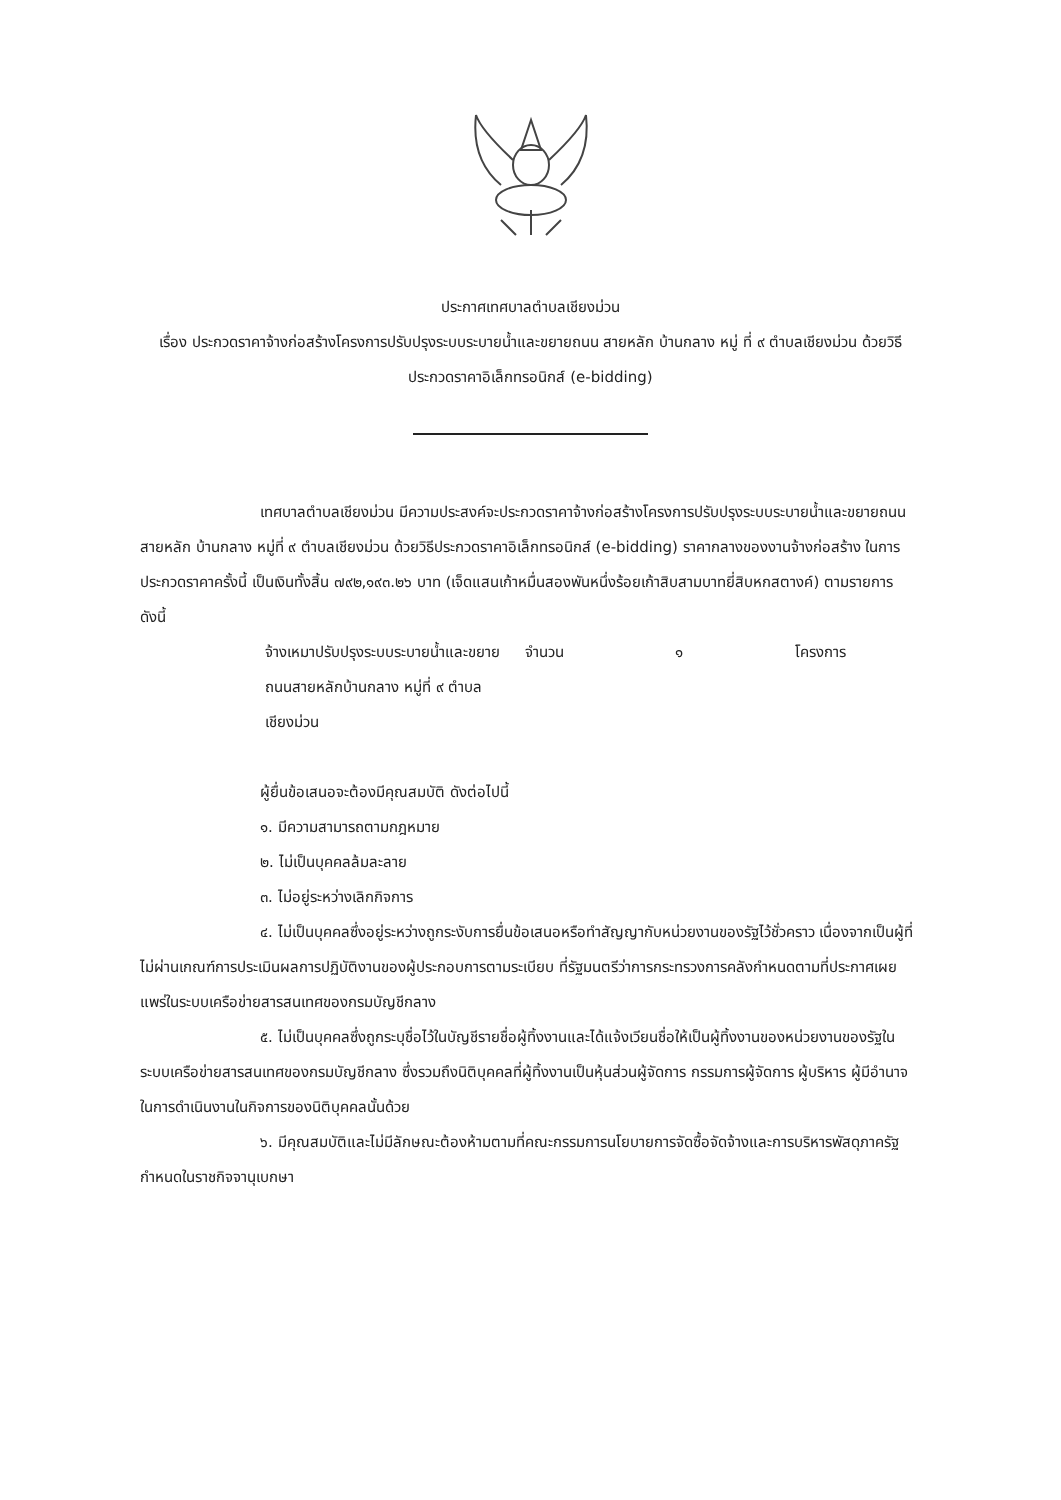ประกาศเทศบาลตำบลเชียงม่วน
เรื่อง ประกวดราคาจ้างก่อสร้างโครงการปรับปรุงระบบระบายน้ำและขยายถนน สายหลัก บ้านกลาง หมู่ ที่ ๙ ตำบลเชียงม่วน ด้วยวิธีประกวดราคาอิเล็กทรอนิกส์ (e-bidding)
เทศบาลตำบลเชียงม่วน มีความประสงค์จะประกวดราคาจ้างก่อสร้างโครงการปรับปรุงระบบระบายน้ำและขยายถนน สายหลัก บ้านกลาง หมู่ที่ ๙ ตำบลเชียงม่วน ด้วยวิธีประกวดราคาอิเล็กทรอนิกส์ (e-bidding) ราคากลางของงานจ้างก่อสร้าง ในการประกวดราคาครั้งนี้ เป็นเงินทั้งสิ้น ๗๙๒,๑๙๓.๒๖ บาท (เจ็ดแสนเก้าหมื่นสองพันหนึ่งร้อยเก้าสิบสามบาทยี่สิบหกสตางค์) ตามรายการ ดังนี้
จ้างเหมาปรับปรุงระบบระบายน้ำและขยายถนนสายหลักบ้านกลาง หมู่ที่ ๙ ตำบลเชียงม่วน จำนวน ๑ โครงการ
ผู้ยื่นข้อเสนอจะต้องมีคุณสมบัติ ดังต่อไปนี้
๑. มีความสามารถตามกฎหมาย
๒. ไม่เป็นบุคคลล้มละลาย
๓. ไม่อยู่ระหว่างเลิกกิจการ
๔. ไม่เป็นบุคคลซึ่งอยู่ระหว่างถูกระงับการยื่นข้อเสนอหรือทำสัญญากับหน่วยงานของรัฐไว้ชั่วคราว เนื่องจากเป็นผู้ที่ไม่ผ่านเกณฑ์การประเมินผลการปฏิบัติงานของผู้ประกอบการตามระเบียบ ที่รัฐมนตรีว่าการกระทรวงการคลังกำหนดตามที่ประกาศเผยแพร่ในระบบเครือข่ายสารสนเทศของกรมบัญชีกลาง
๕. ไม่เป็นบุคคลซึ่งถูกระบุชื่อไว้ในบัญชีรายชื่อผู้ทิ้งงานและได้แจ้งเวียนชื่อให้เป็นผู้ทิ้งงานของหน่วยงานของรัฐในระบบเครือข่ายสารสนเทศของกรมบัญชีกลาง ซึ่งรวมถึงนิติบุคคลที่ผู้ทิ้งงานเป็นหุ้นส่วนผู้จัดการ กรรมการผู้จัดการ ผู้บริหาร ผู้มีอำนาจในการดำเนินงานในกิจการของนิติบุคคลนั้นด้วย
๖. มีคุณสมบัติและไม่มีลักษณะต้องห้ามตามที่คณะกรรมการนโยบายการจัดซื้อจัดจ้างและการบริหารพัสดุภาครัฐกำหนดในราชกิจจานุเบกษา